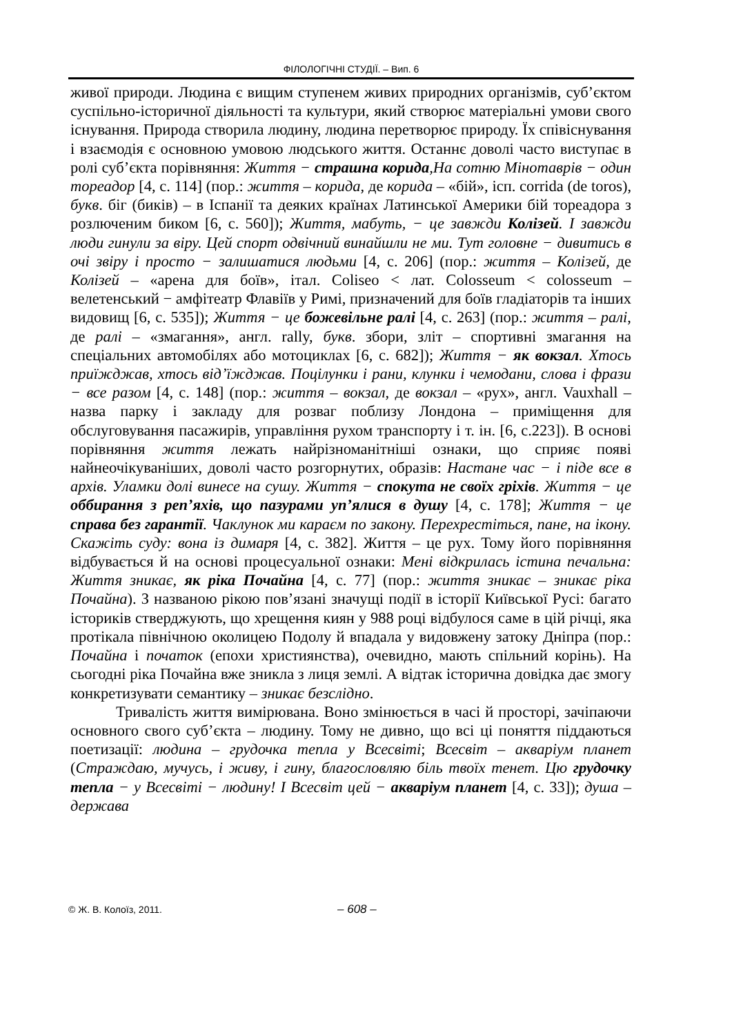ФІЛОЛОГІЧНІ СТУДІЇ. – Вип. 6
живої природи. Людина є вищим ступенем живих природних організмів, суб’єктом суспільно-історичної діяльності та культури, який створює матеріальні умови свого існування. Природа створила людину, людина перетворює природу. Їх співіснування і взаємодія є основною умовою людського життя. Останнє доволі часто виступає в ролі суб’єкта порівняння: Життя − страшна корида,На сотню Мінотаврів − один тореадор [4, с. 114] (пор.: життя – корида, де корида – «бій», ісп. corrida (de toros), букв. біг (биків) – в Іспанії та деяких країнах Латинської Америки бій тореадора з розлюченим биком [6, с. 560]); Життя, мабуть, − це завжди Колізей. І завжди люди гинули за віру. Цей спорт одвічний винайшли не ми. Тут головне − дивитись в очі звіру і просто − залишатися людьми [4, с. 206] (пор.: життя – Колізей, де Колізей – «арена для боїв», італ. Coliseo < лат. Colosseum < colosseum – велетенський − амфітеатр Флавіїв у Римі, призначений для боїв гладіаторів та інших видовищ [6, с. 535]); Життя − це божевільне ралі [4, с. 263] (пор.: життя – ралі, де ралі – «змагання», англ. rally, букв. збори, зліт – спортивні змагання на спеціальних автомобілях або мотоциклах [6, с. 682]); Життя − як вокзал. Хтось приїжджав, хтось від’їжджав. Поцілунки і рани, клунки і чемодани, слова і фрази − все разом [4, с. 148] (пор.: життя – вокзал, де вокзал – «рух», англ. Vauxhall – назва парку і закладу для розваг поблизу Лондона – приміщення для обслуговування пасажирів, управління рухом транспорту і т. ін. [6, с.223]). В основі порівняння життя лежать найрізноманітніші ознаки, що сприяє появі найнеочікуваніших, доволі часто розгорнутих, образів: Настане час − і піде все в архів. Уламки долі винесе на сушу. Життя − спокута не своїх гріхів. Життя − це оббирання з реп’яхів, що пазурами уп’ялися в душу [4, с. 178]; Життя − це справа без гарантії. Чаклунок ми караєм по закону. Перехрестіться, пане, на ікону. Скажіть суду: вона із димаря [4, с. 382]. Життя – це рух. Тому його порівняння відбувається й на основі процесуальної ознаки: Мені відкрилась істина печальна: Життя зникає, як ріка Почайна [4, с. 77] (пор.: життя зникає – зникає ріка Почайна). З названою рікою пов’язані значущі події в історії Київської Русі: багато істориків стверджують, що хрещення киян у 988 році відбулося саме в цій річці, яка протікала північною околицею Подолу й впадала у видовжену затоку Дніпра (пор.: Почайна і початок (епохи християнства), очевидно, мають спільний корінь). На сьогодні ріка Почайна вже зникла з лиця землі. А відтак історична довідка дає змогу конкретизувати семантику – зникає безслідно.
Тривалість життя вимірювана. Воно змінюється в часі й просторі, зачіпаючи основного свого суб’єкта – людину. Тому не дивно, що всі ці поняття піддаються поетизації: людина – грудочка тепла у Всесвіті; Всесвіт – акваріум планет (Страждаю, мучусь, і живу, і гину, благословляю біль твоїх тенет. Цю грудочку тепла − у Всесвіті − людину! І Всесвіт цей − акваріум планет [4, с. 33]); душа – держава
© Ж. В. Колоїз, 2011. – 608 –